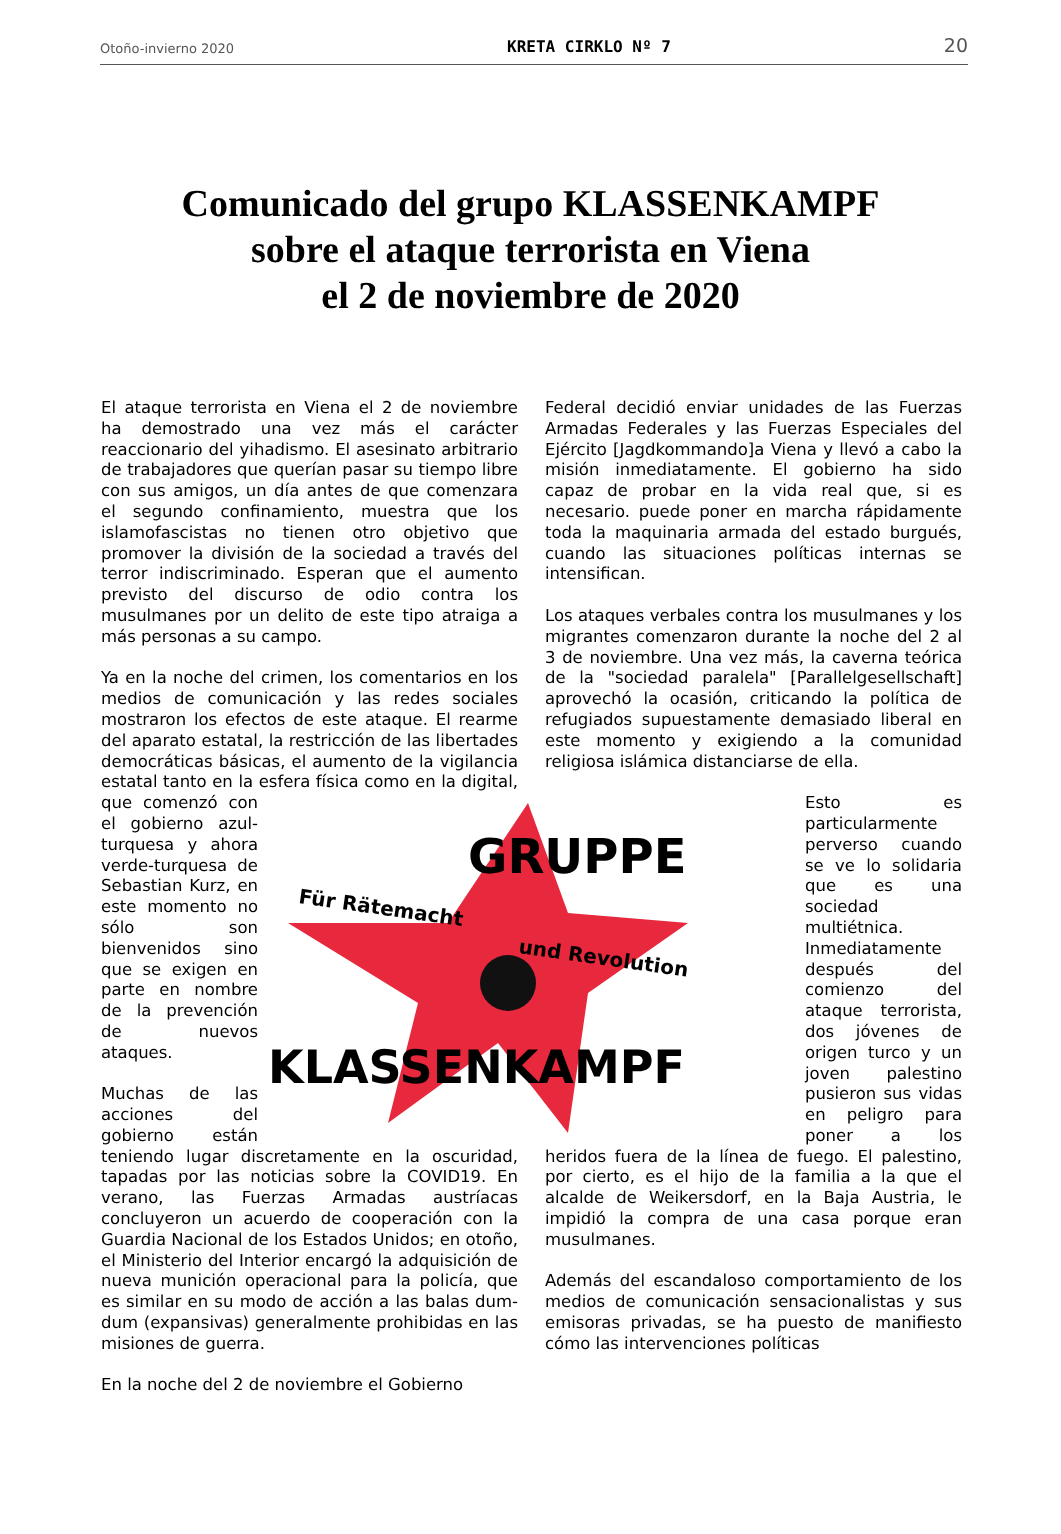Otoño-invierno 2020 KRETA CIRKLO Nº 7 20
Comunicado del grupo KLASSENKAMPF
sobre el ataque terrorista en Viena
el 2 de noviembre de 2020
El ataque terrorista en Viena el 2 de noviembre ha demostrado una vez más el carácter reaccionario del yihadismo. El asesinato arbitrario de trabajadores que querían pasar su tiempo libre con sus amigos, un día antes de que comenzara el segundo confinamiento, muestra que los islamofascistas no tienen otro objetivo que promover la división de la sociedad a través del terror indiscriminado. Esperan que el aumento previsto del discurso de odio contra los musulmanes por un delito de este tipo atraiga a más personas a su campo.
Ya en la noche del crimen, los comentarios en los medios de comunicación y las redes sociales mostraron los efectos de este ataque. El rearme del aparato estatal, la restricción de las libertades democráticas básicas, el aumento de la vigilancia estatal tanto en la esfera física como en la digital, que comenzó
GRUPPE
Für Rätemacht
und Revolution
KLASSENKAMPF
con el gobierno azul-turquesa y ahora verde-turquesa de Sebastian Kurz, en este momento no sólo son bienvenidos sino que se exigen en parte en nombre de la prevención de nuevos ataques.
Muchas de las acciones del gobierno están teniendo lugar discretamente en la oscuridad, tapadas por las noticias sobre la COVID19. En verano, las Fuerzas Armadas austríacas concluyeron un acuerdo de cooperación con la Guardia Nacional de los Estados Unidos; en otoño, el Ministerio del Interior encargó la adquisición de nueva munición operacional para la policía, que es similar en su modo de acción a las balas dum-dum (expansivas) generalmente prohibidas en las misiones de guerra.
En la noche del 2 de noviembre el Gobierno
Federal decidió enviar unidades de las Fuerzas Armadas Federales y las Fuerzas Especiales del Ejército [Jagdkommando]a Viena y llevó a cabo la misión inmediatamente. El gobierno ha sido capaz de probar en la vida real que, si es necesario. puede poner en marcha rápidamente toda la maquinaria armada del estado burgués, cuando las situaciones políticas internas se intensifican.
Los ataques verbales contra los musulmanes y los migrantes comenzaron durante la noche del 2 al 3 de noviembre. Una vez más, la caverna teórica de la "sociedad paralela" [Parallelgesellschaft] aprovechó la ocasión, criticando la política de refugiados supuestamente demasiado liberal en este momento y exigiendo a la comunidad religiosa islámica distanciarse de ella.
Esto es particularmente perverso cuando se ve lo solidaria que es una sociedad multiétnica. Inmediatamente después del comienzo del ataque terrorista, dos jóvenes de origen turco y un joven palestino pusieron sus vidas en peligro para poner a los heridos fuera de la línea de fuego. El palestino, por cierto, es el hijo de la familia a la que el alcalde de Weikersdorf, en la Baja Austria, le impidió la compra de una casa porque eran musulmanes.
Además del escandaloso comportamiento de los medios de comunicación sensacionalistas y sus emisoras privadas, se ha puesto de manifiesto cómo las intervenciones políticas